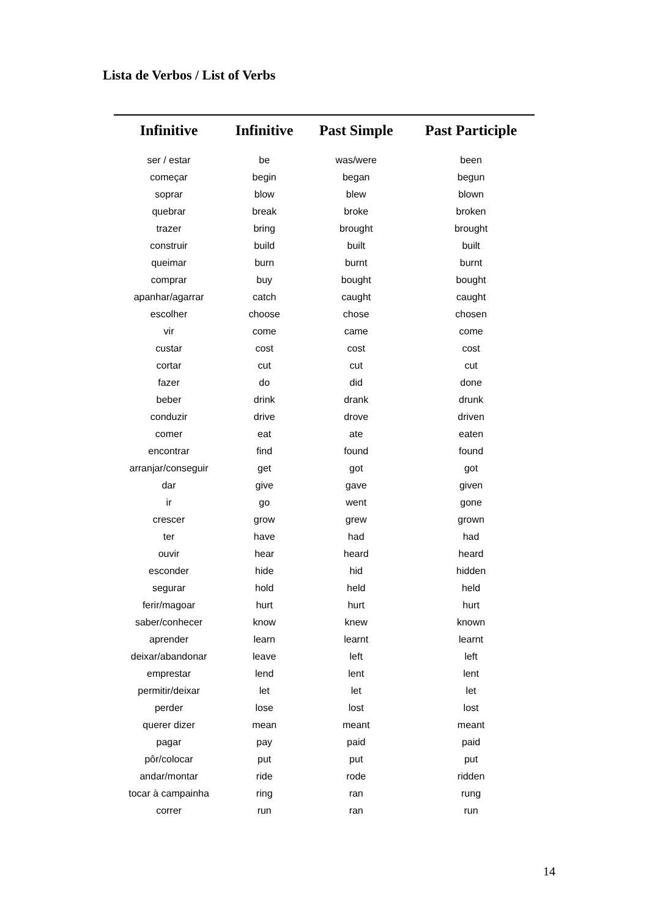Lista de Verbos / List of Verbs
| Infinitive | Infinitive | Past Simple | Past Participle |
| --- | --- | --- | --- |
| ser / estar | be | was/were | been |
| começar | begin | began | begun |
| soprar | blow | blew | blown |
| quebrar | break | broke | broken |
| trazer | bring | brought | brought |
| construir | build | built | built |
| queimar | burn | burnt | burnt |
| comprar | buy | bought | bought |
| apanhar/agarrar | catch | caught | caught |
| escolher | choose | chose | chosen |
| vir | come | came | come |
| custar | cost | cost | cost |
| cortar | cut | cut | cut |
| fazer | do | did | done |
| beber | drink | drank | drunk |
| conduzir | drive | drove | driven |
| comer | eat | ate | eaten |
| encontrar | find | found | found |
| arranjar/conseguir | get | got | got |
| dar | give | gave | given |
| ir | go | went | gone |
| crescer | grow | grew | grown |
| ter | have | had | had |
| ouvir | hear | heard | heard |
| esconder | hide | hid | hidden |
| segurar | hold | held | held |
| ferir/magoar | hurt | hurt | hurt |
| saber/conhecer | know | knew | known |
| aprender | learn | learnt | learnt |
| deixar/abandonar | leave | left | left |
| emprestar | lend | lent | lent |
| permitir/deixar | let | let | let |
| perder | lose | lost | lost |
| querer dizer | mean | meant | meant |
| pagar | pay | paid | paid |
| pôr/colocar | put | put | put |
| andar/montar | ride | rode | ridden |
| tocar à campainha | ring | ran | rung |
| correr | run | ran | run |
14